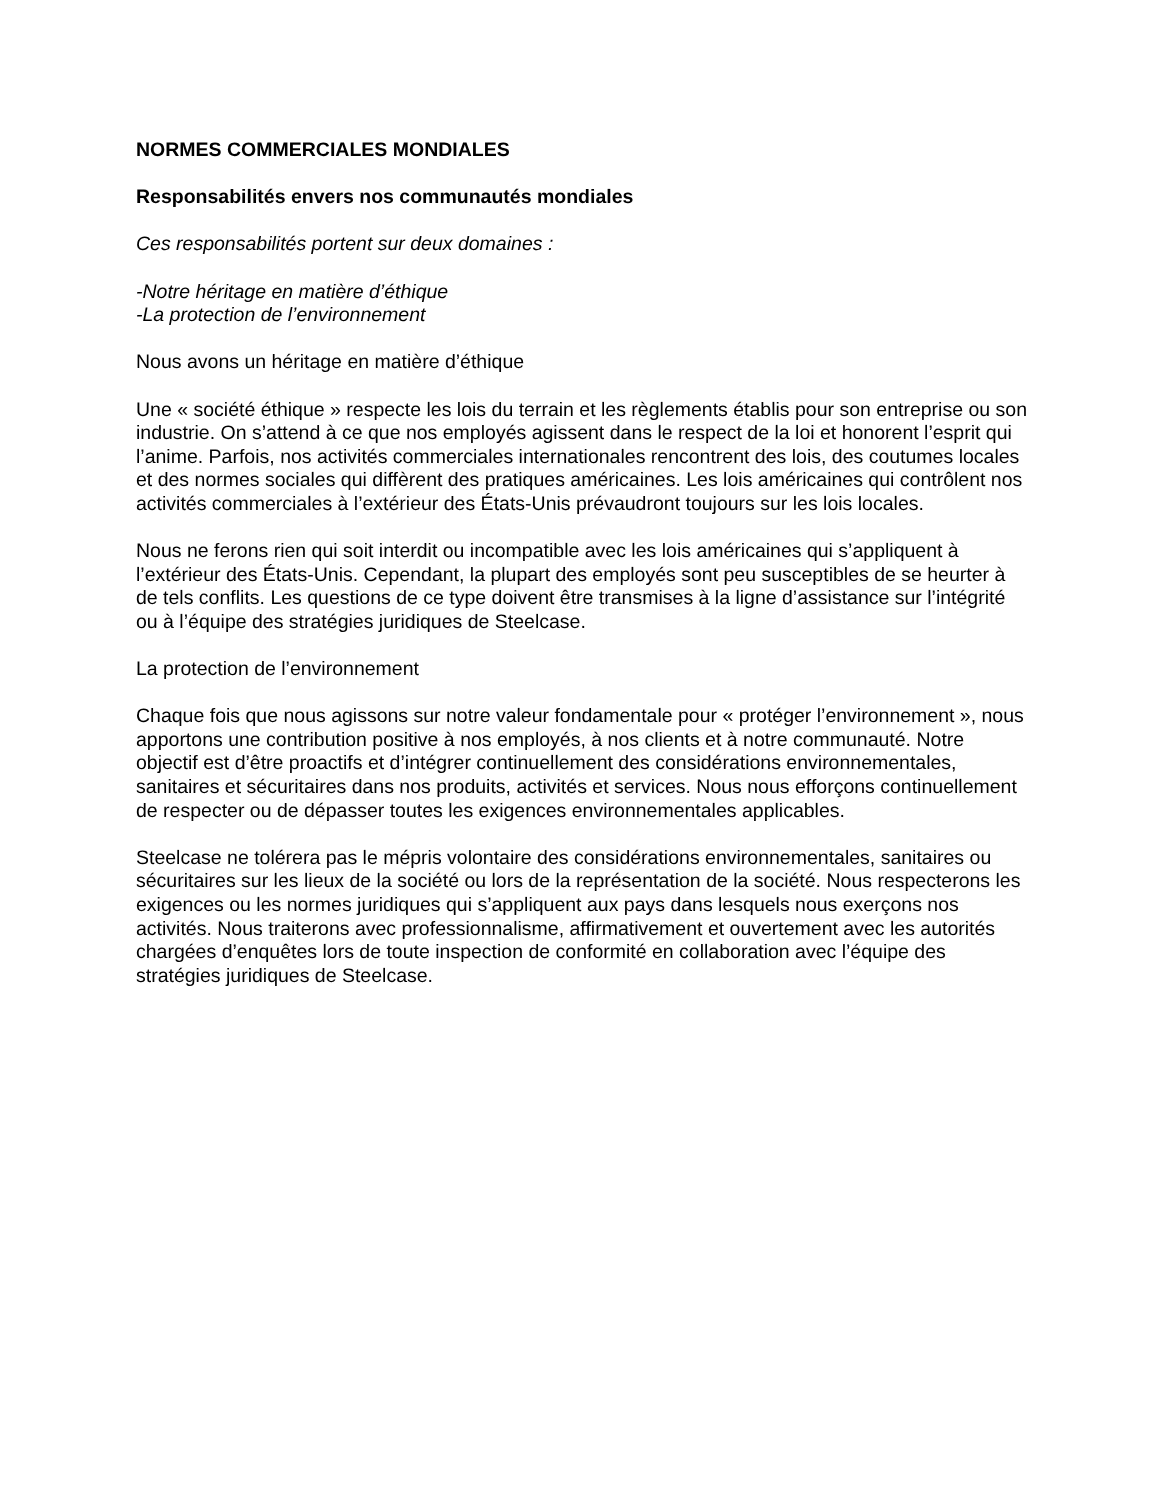NORMES COMMERCIALES MONDIALES
Responsabilités envers nos communautés mondiales
Ces responsabilités portent sur deux domaines :
-Notre héritage en matière d’éthique
-La protection de l’environnement
Nous avons un héritage en matière d’éthique
Une « société éthique » respecte les lois du terrain et les règlements établis pour son entreprise ou son industrie. On s’attend à ce que nos employés agissent dans le respect de la loi et honorent l’esprit qui l’anime. Parfois, nos activités commerciales internationales rencontrent des lois, des coutumes locales et des normes sociales qui diffèrent des pratiques américaines. Les lois américaines qui contrôlent nos activités commerciales à l’extérieur des États-Unis prévaudront toujours sur les lois locales.
Nous ne ferons rien qui soit interdit ou incompatible avec les lois américaines qui s’appliquent à l’extérieur des États-Unis. Cependant, la plupart des employés sont peu susceptibles de se heurter à de tels conflits. Les questions de ce type doivent être transmises à la ligne d’assistance sur l’intégrité ou à l’équipe des stratégies juridiques de Steelcase.
La protection de l’environnement
Chaque fois que nous agissons sur notre valeur fondamentale pour « protéger l’environnement », nous apportons une contribution positive à nos employés, à nos clients et à notre communauté. Notre objectif est d’être proactifs et d’intégrer continuellement des considérations environnementales, sanitaires et sécuritaires dans nos produits, activités et services. Nous nous efforçons continuellement de respecter ou de dépasser toutes les exigences environnementales applicables.
Steelcase ne tolérera pas le mépris volontaire des considérations environnementales, sanitaires ou sécuritaires sur les lieux de la société ou lors de la représentation de la société. Nous respecterons les exigences ou les normes juridiques qui s’appliquent aux pays dans lesquels nous exerçons nos activités. Nous traiterons avec professionnalisme, affirmativement et ouvertement avec les autorités chargées d’enquêtes lors de toute inspection de conformité en collaboration avec l’équipe des stratégies juridiques de Steelcase.